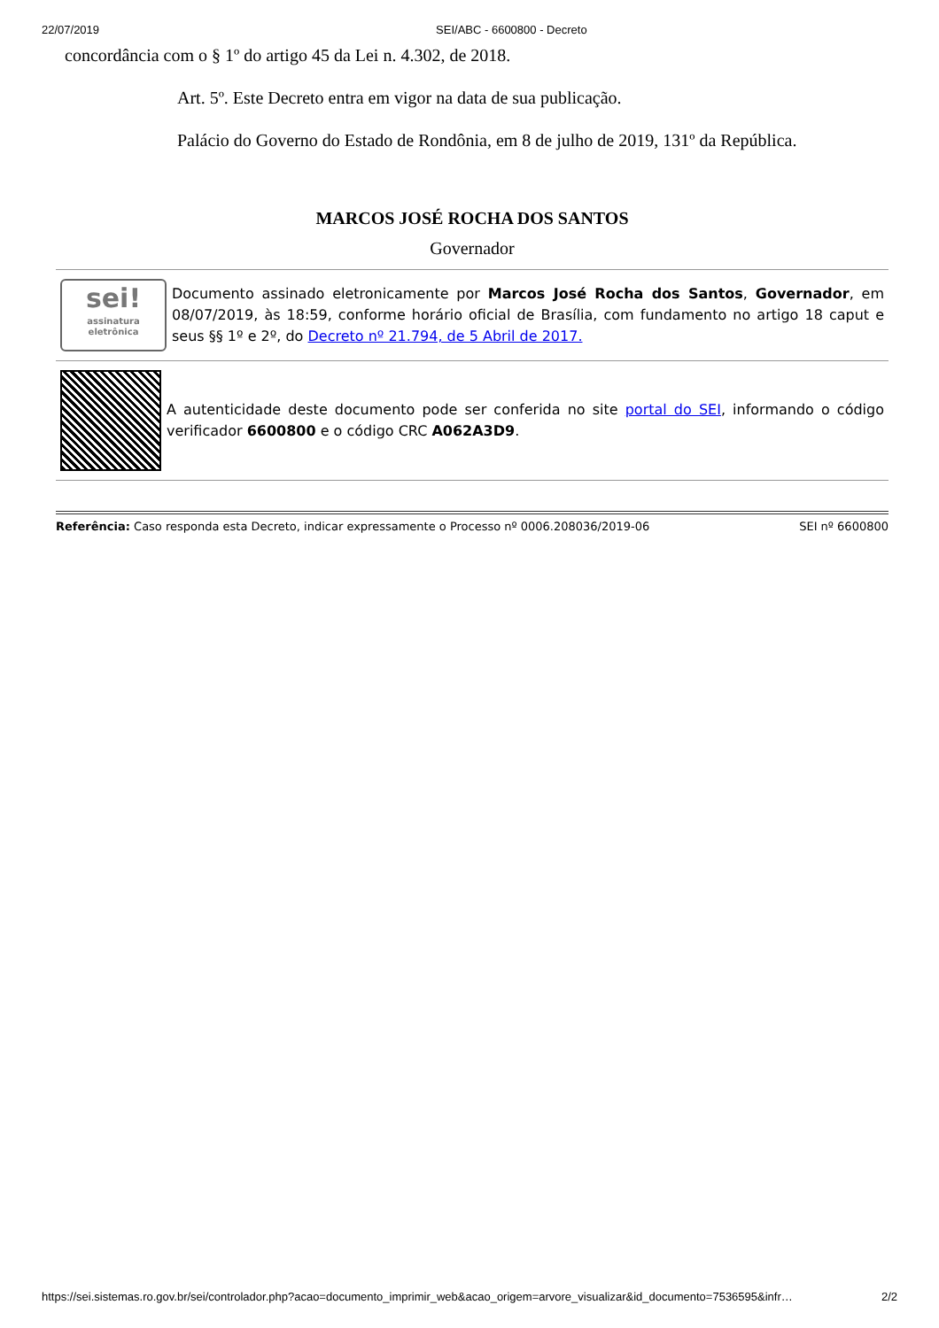22/07/2019 SEI/ABC - 6600800 - Decreto
concordância com o § 1º do artigo 45 da Lei n. 4.302, de 2018.
Art. 5º. Este Decreto entra em vigor na data de sua publicação.
Palácio do Governo do Estado de Rondônia, em 8 de julho de 2019, 131º da República.
MARCOS JOSÉ ROCHA DOS SANTOS
Governador
sei!
assinatura eletrônica
Documento assinado eletronicamente por Marcos José Rocha dos Santos, Governador, em 08/07/2019, às 18:59, conforme horário oficial de Brasília, com fundamento no artigo 18 caput e seus §§ 1º e 2º, do Decreto nº 21.794, de 5 Abril de 2017.
A autenticidade deste documento pode ser conferida no site portal do SEI, informando o código verificador 6600800 e o código CRC A062A3D9.
Referência: Caso responda esta Decreto, indicar expressamente o Processo nº 0006.208036/2019-06 SEI nº 6600800
https://sei.sistemas.ro.gov.br/sei/controlador.php?acao=documento_imprimir_web&acao_origem=arvore_visualizar&id_documento=7536595&infr… 2/2